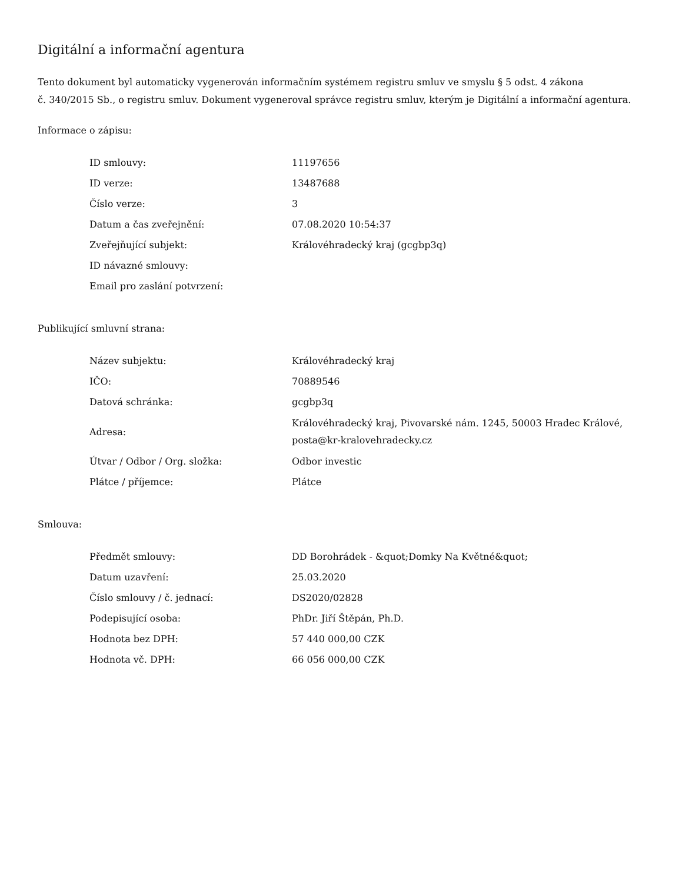Digitální a informační agentura
Tento dokument byl automaticky vygenerován informačním systémem registru smluv ve smyslu § 5 odst. 4 zákona
č. 340/2015 Sb., o registru smluv. Dokument vygeneroval správce registru smluv, kterým je Digitální a informační agentura.
Informace o zápisu:
| ID smlouvy: | 11197656 |
| ID verze: | 13487688 |
| Číslo verze: | 3 |
| Datum a čas zveřejnění: | 07.08.2020 10:54:37 |
| Zveřejňující subjekt: | Královéhradecký kraj (gcgbp3q) |
| ID návazné smlouvy: | |
| Email pro zaslání potvrzení: | |
Publikující smluvní strana:
| Název subjektu: | Královéhradecký kraj |
| IČO: | 70889546 |
| Datová schránka: | gcgbp3q |
| Adresa: | Královéhradecký kraj, Pivovarské nám. 1245, 50003 Hradec Králové, posta@kr-kralovehradecky.cz |
| Útvar / Odbor / Org. složka: | Odbor investic |
| Plátce / příjemce: | Plátce |
Smlouva:
| Předmět smlouvy: | DD Borohrádek - &quot;Domky Na Květné&quot; |
| Datum uzavření: | 25.03.2020 |
| Číslo smlouvy / č. jednací: | DS2020/02828 |
| Podepisující osoba: | PhDr. Jiří Štěpán, Ph.D. |
| Hodnota bez DPH: | 57 440 000,00 CZK |
| Hodnota vč. DPH: | 66 056 000,00 CZK |